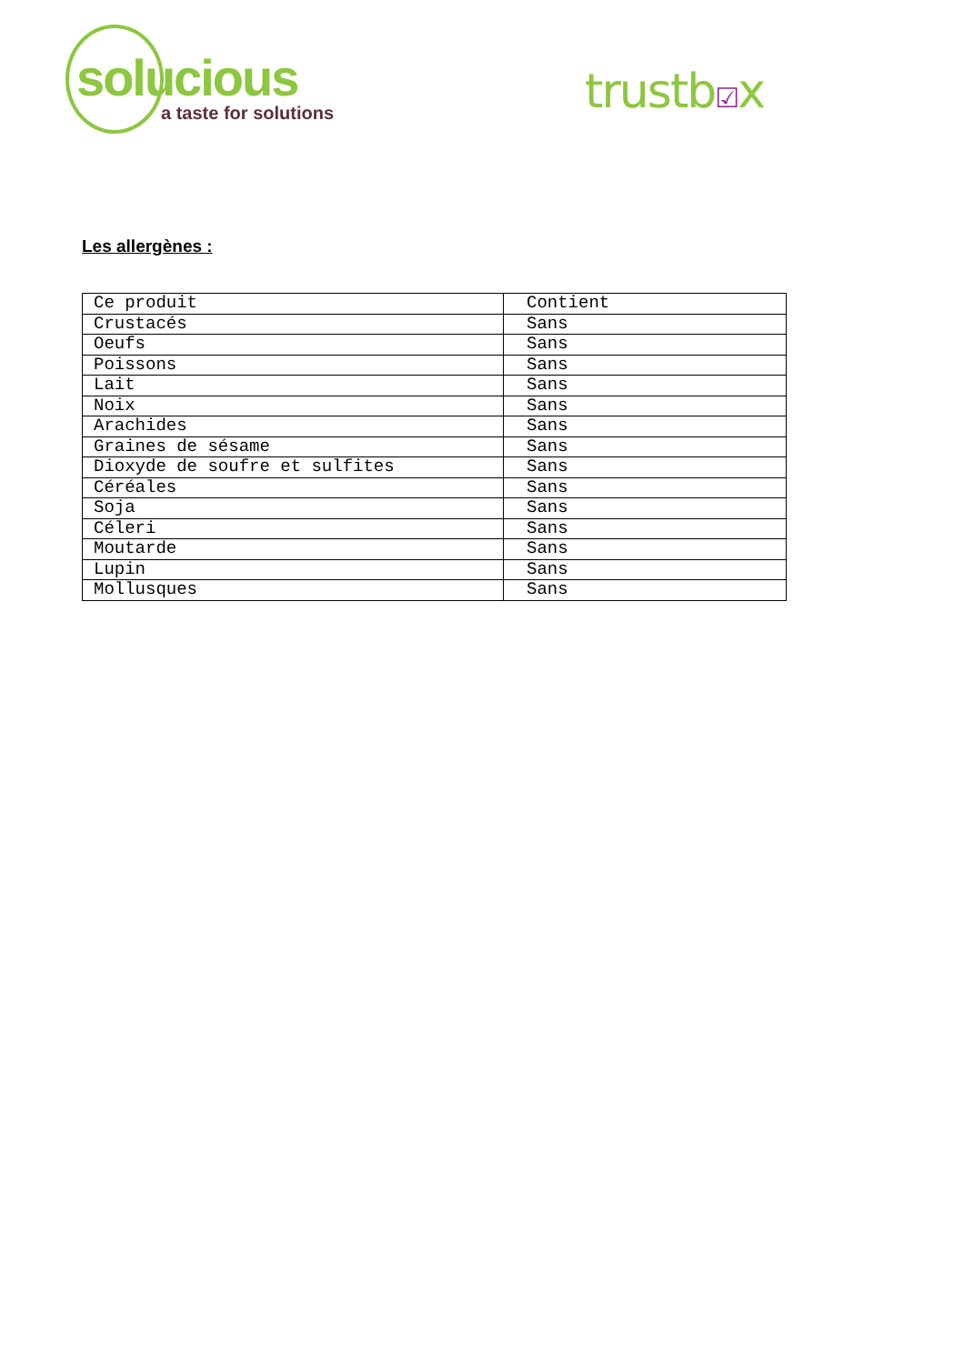solucious
a taste for solutions
trustb☑x
Les allergènes :
| Ce produit | Contient |
| Crustacés | Sans |
| Oeufs | Sans |
| Poissons | Sans |
| Lait | Sans |
| Noix | Sans |
| Arachides | Sans |
| Graines de sésame | Sans |
| Dioxyde de soufre et sulfites | Sans |
| Céréales | Sans |
| Soja | Sans |
| Céleri | Sans |
| Moutarde | Sans |
| Lupin | Sans |
| Mollusques | Sans |